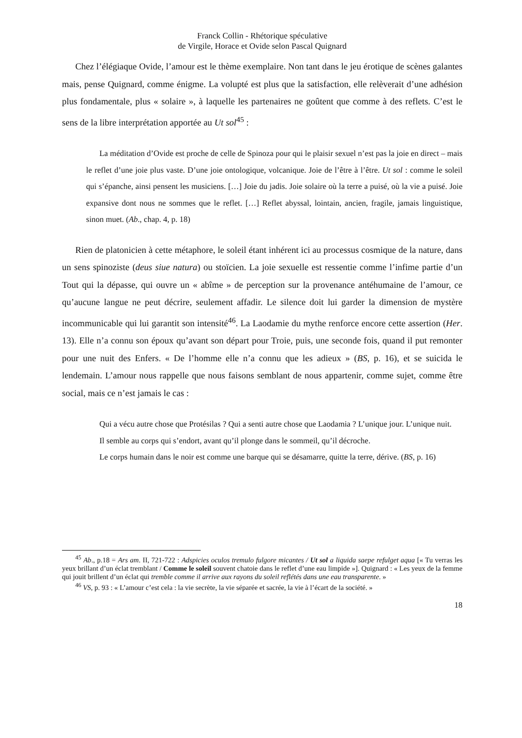Franck Collin - Rhétorique spéculative
de Virgile, Horace et Ovide selon Pascal Quignard
Chez l’élégiaque Ovide, l’amour est le thème exemplaire. Non tant dans le jeu érotique de scènes galantes mais, pense Quignard, comme énigme. La volupté est plus que la satisfaction, elle relèverait d’une adhésion plus fondamentale, plus « solaire », à laquelle les partenaires ne goûtent que comme à des reflets. C’est le sens de la libre interprétation apportée au Ut sol<sup>45</sup> :
La méditation d’Ovide est proche de celle de Spinoza pour qui le plaisir sexuel n’est pas la joie en direct – mais le reflet d’une joie plus vaste. D’une joie ontologique, volcanique. Joie de l’être à l’être. Ut sol : comme le soleil qui s’épanche, ainsi pensent les musiciens. […] Joie du jadis. Joie solaire où la terre a puisé, où la vie a puisé. Joie expansive dont nous ne sommes que le reflet. […] Reflet abyssal, lointain, ancien, fragile, jamais linguistique, sinon muet. (Ab., chap. 4, p. 18)
Rien de platonicien à cette métaphore, le soleil étant inhérent ici au processus cosmique de la nature, dans un sens spinoziste (deus siue natura) ou stoïcien. La joie sexuelle est ressentie comme l’infime partie d’un Tout qui la dépasse, qui ouvre un « abîme » de perception sur la provenance antéhumaine de l’amour, ce qu’aucune langue ne peut décrire, seulement affadir. Le silence doit lui garder la dimension de mystère incommunicable qui lui garantit son intensité<sup>46</sup>. La Laodamie du mythe renforce encore cette assertion (Her. 13). Elle n’a connu son époux qu’avant son départ pour Troie, puis, une seconde fois, quand il put remonter pour une nuit des Enfers. « De l’homme elle n’a connu que les adieux » (BS, p. 16), et se suicida le lendemain. L’amour nous rappelle que nous faisons semblant de nous appartenir, comme sujet, comme être social, mais ce n’est jamais le cas :
Qui a vécu autre chose que Protésilas ? Qui a senti autre chose que Laodamia ? L’unique jour. L’unique nuit.
Il semble au corps qui s’endort, avant qu’il plonge dans le sommeil, qu’il décroche.
Le corps humain dans le noir est comme une barque qui se désamarre, quitte la terre, dérive. (BS, p. 16)
<sup>45</sup> Ab., p.18 = Ars am. II, 721-722 : Adspicies oculos tremulo fulgore micantes / Ut sol a liquida saepe refulget aqua [« Tu verras les yeux brillant d’un éclat tremblant / Comme le soleil souvent chatoie dans le reflet d’une eau limpide »]. Quignard : « Les yeux de la femme qui jouit brillent d’un éclat qui tremble comme il arrive aux rayons du soleil reflétés dans une eau transparente. »
<sup>46</sup> VS, p. 93 : « L’amour c’est cela : la vie secrète, la vie séparée et sacrée, la vie à l’écart de la société. »
18